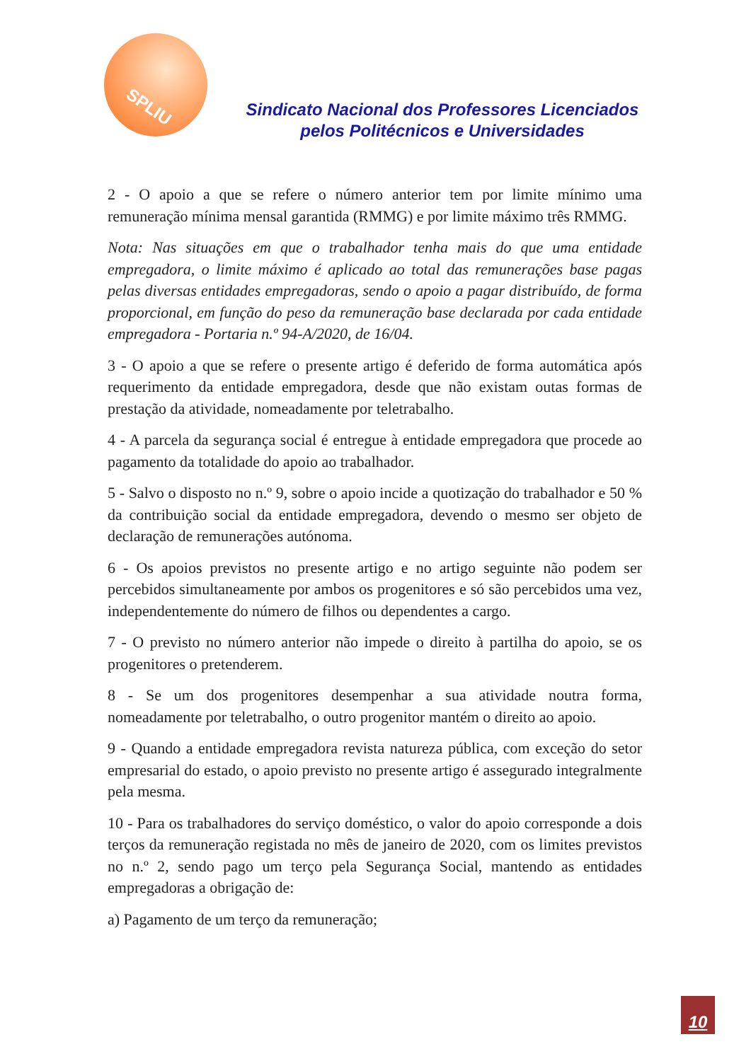SPLIU
Sindicato Nacional dos Professores Licenciados
pelos Politécnicos e Universidades
2 - O apoio a que se refere o número anterior tem por limite mínimo uma remuneração mínima mensal garantida (RMMG) e por limite máximo três RMMG.
Nota: Nas situações em que o trabalhador tenha mais do que uma entidade empregadora, o limite máximo é aplicado ao total das remunerações base pagas pelas diversas entidades empregadoras, sendo o apoio a pagar distribuído, de forma proporcional, em função do peso da remuneração base declarada por cada entidade empregadora - Portaria n.º 94-A/2020, de 16/04.
3 - O apoio a que se refere o presente artigo é deferido de forma automática após requerimento da entidade empregadora, desde que não existam outas formas de prestação da atividade, nomeadamente por teletrabalho.
4 - A parcela da segurança social é entregue à entidade empregadora que procede ao pagamento da totalidade do apoio ao trabalhador.
5 - Salvo o disposto no n.º 9, sobre o apoio incide a quotização do trabalhador e 50 % da contribuição social da entidade empregadora, devendo o mesmo ser objeto de declaração de remunerações autónoma.
6 - Os apoios previstos no presente artigo e no artigo seguinte não podem ser percebidos simultaneamente por ambos os progenitores e só são percebidos uma vez, independentemente do número de filhos ou dependentes a cargo.
7 - O previsto no número anterior não impede o direito à partilha do apoio, se os progenitores o pretenderem.
8 - Se um dos progenitores desempenhar a sua atividade noutra forma, nomeadamente por teletrabalho, o outro progenitor mantém o direito ao apoio.
9 - Quando a entidade empregadora revista natureza pública, com exceção do setor empresarial do estado, o apoio previsto no presente artigo é assegurado integralmente pela mesma.
10 - Para os trabalhadores do serviço doméstico, o valor do apoio corresponde a dois terços da remuneração registada no mês de janeiro de 2020, com os limites previstos no n.º 2, sendo pago um terço pela Segurança Social, mantendo as entidades empregadoras a obrigação de:
a) Pagamento de um terço da remuneração;
10